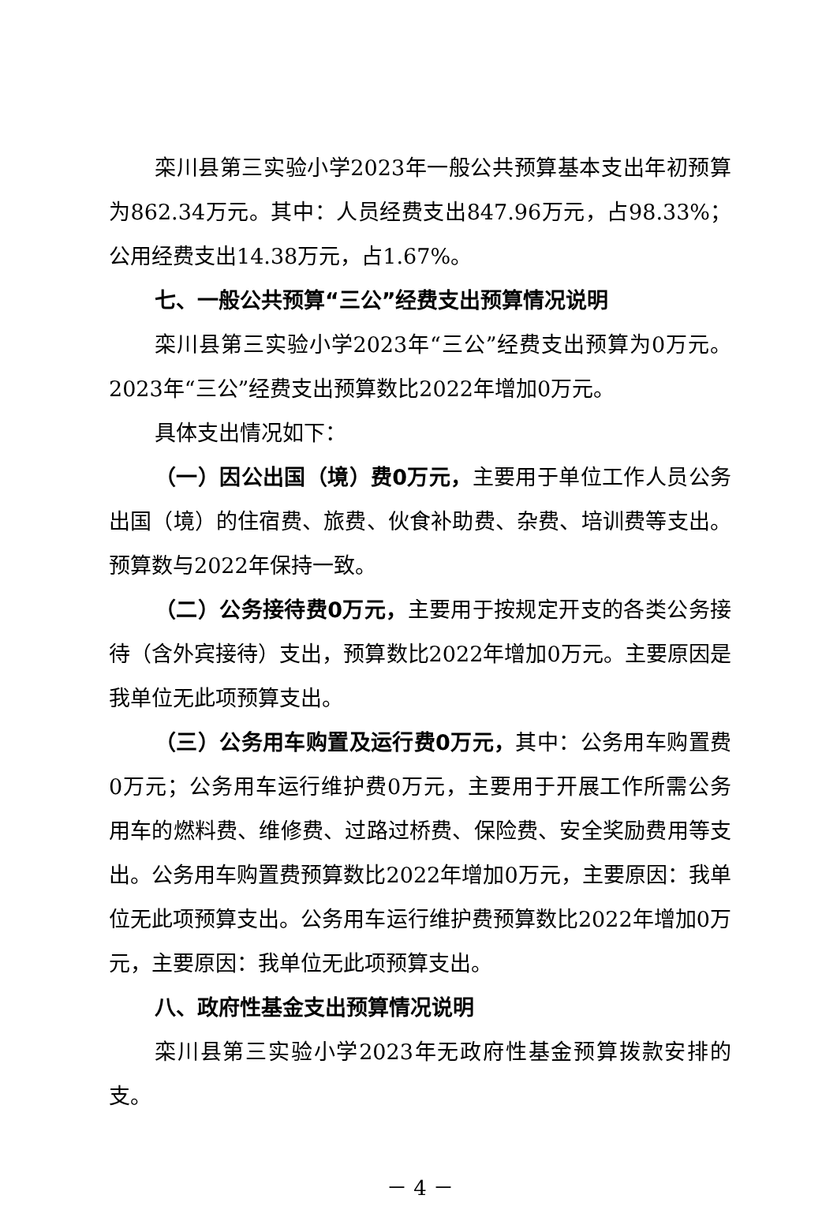栾川县第三实验小学2023年一般公共预算基本支出年初预算为862.34万元。其中：人员经费支出847.96万元，占98.33%；公用经费支出14.38万元，占1.67%。
七、一般公共预算“三公”经费支出预算情况说明
栾川县第三实验小学2023年“三公”经费支出预算为0万元。2023年“三公”经费支出预算数比2022年增加0万元。
具体支出情况如下：
（一）因公出国（境）费0万元，主要用于单位工作人员公务出国（境）的住宿费、旅费、伙食补助费、杂费、培训费等支出。预算数与2022年保持一致。
（二）公务接待费0万元，主要用于按规定开支的各类公务接待（含外宾接待）支出，预算数比2022年增加0万元。主要原因是我单位无此项预算支出。
（三）公务用车购置及运行费0万元，其中：公务用车购置费0万元；公务用车运行维护费0万元，主要用于开展工作所需公务用车的燃料费、维修费、过路过桥费、保险费、安全奖励费用等支出。公务用车购置费预算数比2022年增加0万元，主要原因：我单位无此项预算支出。公务用车运行维护费预算数比2022年增加0万元，主要原因：我单位无此项预算支出。
八、政府性基金支出预算情况说明
栾川县第三实验小学2023年无政府性基金预算拨款安排的支。
－ 4 －